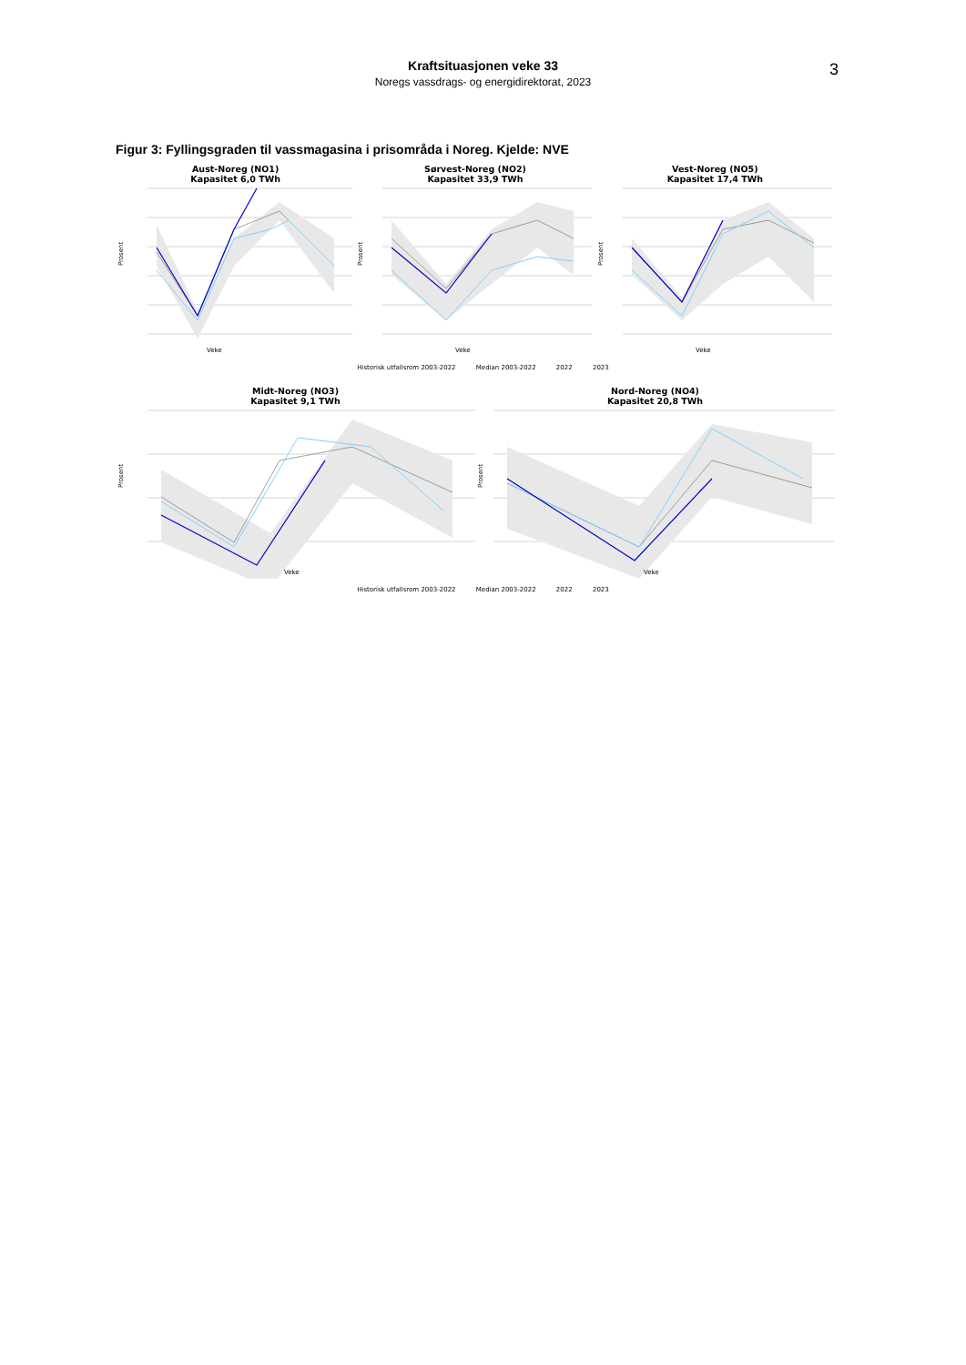3
Kraftsituasjonen veke 33
Noregs vassdrags- og energidirektorat, 2023
Figur 3: Fyllingsgraden til vassmagasina i prisområda i Noreg. Kjelde: NVE
Aust-Noreg (NO1)
Kapasitet 6,0 TWh
Prosent
Veke
Sørvest-Noreg (NO2)
Kapasitet 33,9 TWh
Prosent
Veke
Vest-Noreg (NO5)
Kapasitet 17,4 TWh
Prosent
Veke
Historisk utfallsrom 2003-2022 Median 2003-2022 2022 2023
Midt-Noreg (NO3)
Kapasitet 9,1 TWh
Prosent
Veke
Nord-Noreg (NO4)
Kapasitet 20,8 TWh
Prosent
Veke
Historisk utfallsrom 2003-2022 Median 2003-2022 2022 2023